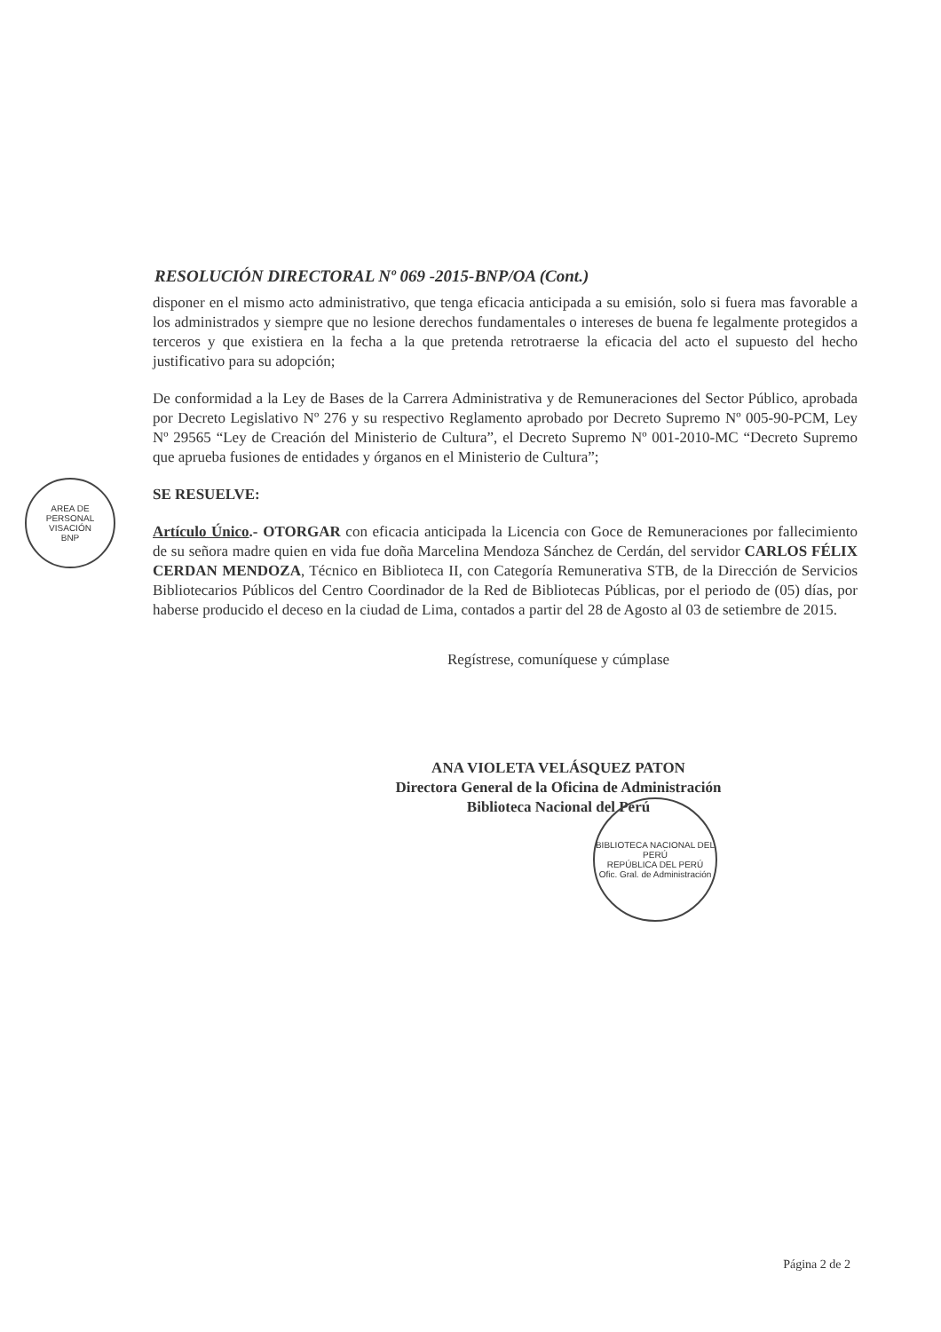AREA DE PERSONAL
VISACIÓN
BNP
RESOLUCIÓN DIRECTORAL Nº 069 -2015-BNP/OA (Cont.)
disponer en el mismo acto administrativo, que tenga eficacia anticipada a su emisión, solo si fuera mas favorable a los administrados y siempre que no lesione derechos fundamentales o intereses de buena fe legalmente protegidos a terceros y que existiera en la fecha a la que pretenda retrotraerse la eficacia del acto el supuesto del hecho justificativo para su adopción;
De conformidad a la Ley de Bases de la Carrera Administrativa y de Remuneraciones del Sector Público, aprobada por Decreto Legislativo Nº 276 y su respectivo Reglamento aprobado por Decreto Supremo Nº 005-90-PCM, Ley Nº 29565 “Ley de Creación del Ministerio de Cultura”, el Decreto Supremo Nº 001-2010-MC “Decreto Supremo que aprueba fusiones de entidades y órganos en el Ministerio de Cultura”;
SE RESUELVE:
Artículo Único.- OTORGAR con eficacia anticipada la Licencia con Goce de Remuneraciones por fallecimiento de su señora madre quien en vida fue doña Marcelina Mendoza Sánchez de Cerdán, del servidor CARLOS FÉLIX CERDAN MENDOZA, Técnico en Biblioteca II, con Categoría Remunerativa STB, de la Dirección de Servicios Bibliotecarios Públicos del Centro Coordinador de la Red de Bibliotecas Públicas, por el periodo de (05) días, por haberse producido el deceso en la ciudad de Lima, contados a partir del 28 de Agosto al 03 de setiembre de 2015.
Regístrese, comuníquese y cúmplase
ANA VIOLETA VELÁSQUEZ PATON
Directora General de la Oficina de Administración
Biblioteca Nacional del Perú
BIBLIOTECA NACIONAL DEL PERÚ
REPÚBLICA DEL PERÚ
Ofic. Gral. de Administración
Página 2 de 2